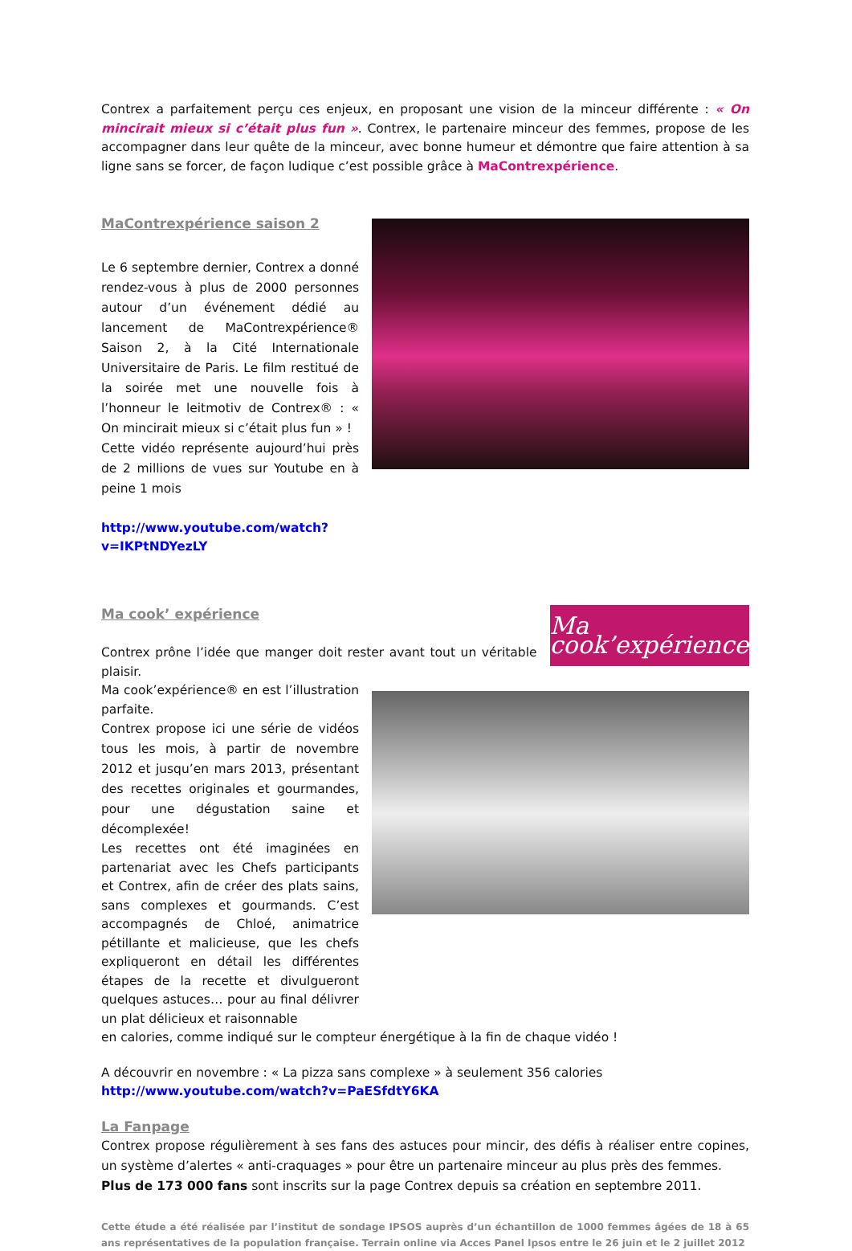Contrex a parfaitement perçu ces enjeux, en proposant une vision de la minceur différente : « On mincirait mieux si c’était plus fun ». Contrex, le partenaire minceur des femmes, propose de les accompagner dans leur quête de la minceur, avec bonne humeur et démontre que faire attention à sa ligne sans se forcer, de façon ludique c’est possible grâce à MaContrexpérience.
MaContrexpérience saison 2
Le 6 septembre dernier, Contrex a donné rendez-vous à plus de 2000 personnes autour d’un événement dédié au lancement de MaContrexpérience® Saison 2, à la Cité Internationale Universitaire de Paris. Le film restitué de la soirée met une nouvelle fois à l’honneur le leitmotiv de Contrex® : « On mincirait mieux si c’était plus fun » !
Cette vidéo représente aujourd’hui près de 2 millions de vues sur Youtube en à peine 1 mois
http://www.youtube.com/watch?v=IKPtNDYezLY
Ma cook’ expérience
Contrex prône l’idée que manger doit rester avant tout un véritable plaisir.
Ma cook’expérience
Ma cook’expérience® en est l’illustration parfaite.
Contrex propose ici une série de vidéos tous les mois, à partir de novembre 2012 et jusqu’en mars 2013, présentant des recettes originales et gourmandes, pour une dégustation saine et décomplexée!
Les recettes ont été imaginées en partenariat avec les Chefs participants et Contrex, afin de créer des plats sains, sans complexes et gourmands. C’est accompagnés de Chloé, animatrice pétillante et malicieuse, que les chefs expliqueront en détail les différentes étapes de la recette et divulgueront quelques astuces… pour au final délivrer un plat délicieux et raisonnable
en calories, comme indiqué sur le compteur énergétique à la fin de chaque vidéo !
A découvrir en novembre : « La pizza sans complexe » à seulement 356 calories
http://www.youtube.com/watch?v=PaESfdtY6KA
La Fanpage
Contrex propose régulièrement à ses fans des astuces pour mincir, des défis à réaliser entre copines, un système d’alertes « anti-craquages » pour être un partenaire minceur au plus près des femmes.
Plus de 173 000 fans sont inscrits sur la page Contrex depuis sa création en septembre 2011.
Cette étude a été réalisée par l’institut de sondage IPSOS auprès d’un échantillon de 1000 femmes âgées de 18 à 65 ans représentatives de la population française. Terrain online via Acces Panel Ipsos entre le 26 juin et le 2 juillet 2012